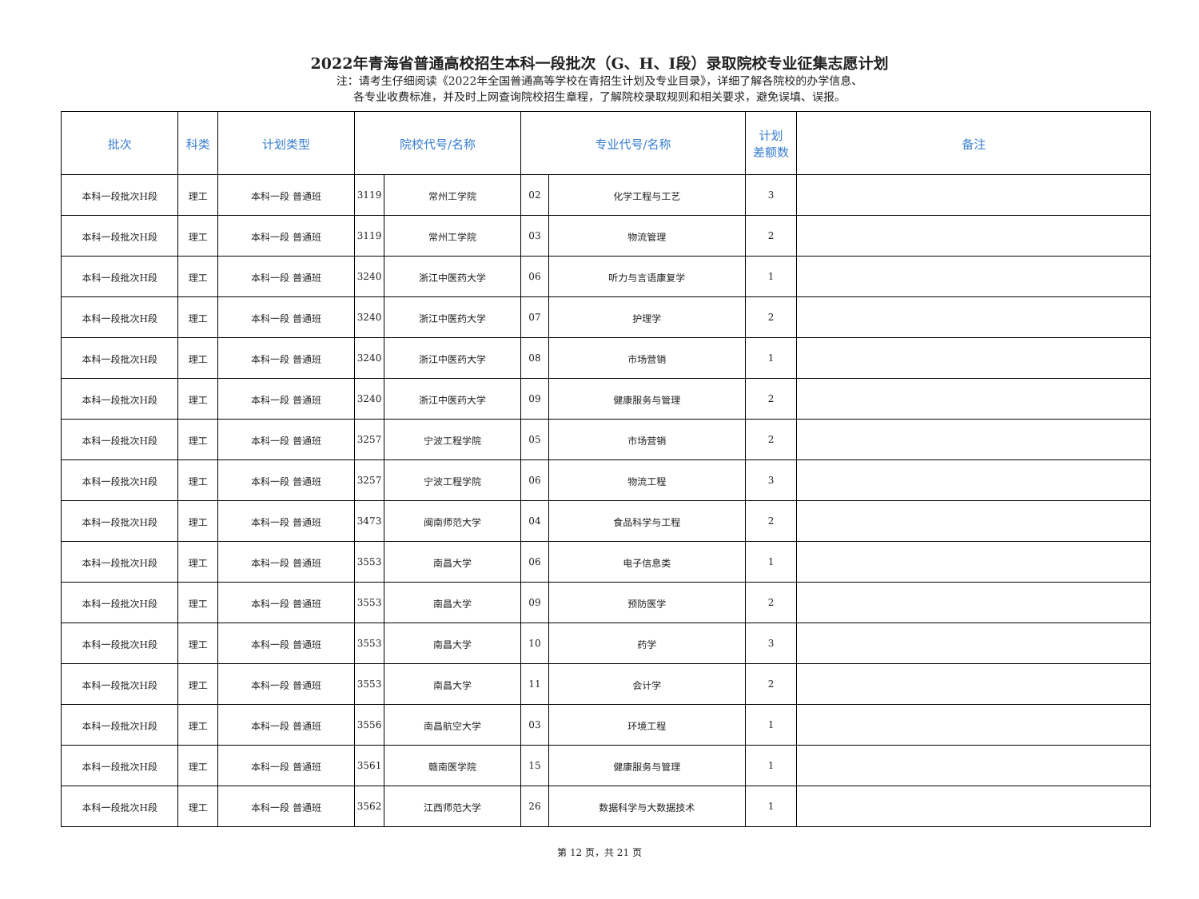2022年青海省普通高校招生本科一段批次（G、H、I段）录取院校专业征集志愿计划
注：请考生仔细阅读《2022年全国普通高等学校在青招生计划及专业目录》，详细了解各院校的办学信息、
各专业收费标准，并及时上网查询院校招生章程，了解院校录取规则和相关要求，避免误填、误报。
| 批次 | 科类 | 计划类型 | 院校代号/名称 | | 专业代号/名称 | | 计划 差额数 | 备注 |
| --- | --- | --- | --- | --- | --- | --- | --- | --- |
| 本科一段批次H段 | 理工 | 本科一段 普通班 | 3119 | 常州工学院 | 02 | 化学工程与工艺 | 3 | |
| 本科一段批次H段 | 理工 | 本科一段 普通班 | 3119 | 常州工学院 | 03 | 物流管理 | 2 | |
| 本科一段批次H段 | 理工 | 本科一段 普通班 | 3240 | 浙江中医药大学 | 06 | 听力与言语康复学 | 1 | |
| 本科一段批次H段 | 理工 | 本科一段 普通班 | 3240 | 浙江中医药大学 | 07 | 护理学 | 2 | |
| 本科一段批次H段 | 理工 | 本科一段 普通班 | 3240 | 浙江中医药大学 | 08 | 市场营销 | 1 | |
| 本科一段批次H段 | 理工 | 本科一段 普通班 | 3240 | 浙江中医药大学 | 09 | 健康服务与管理 | 2 | |
| 本科一段批次H段 | 理工 | 本科一段 普通班 | 3257 | 宁波工程学院 | 05 | 市场营销 | 2 | |
| 本科一段批次H段 | 理工 | 本科一段 普通班 | 3257 | 宁波工程学院 | 06 | 物流工程 | 3 | |
| 本科一段批次H段 | 理工 | 本科一段 普通班 | 3473 | 闽南师范大学 | 04 | 食品科学与工程 | 2 | |
| 本科一段批次H段 | 理工 | 本科一段 普通班 | 3553 | 南昌大学 | 06 | 电子信息类 | 1 | |
| 本科一段批次H段 | 理工 | 本科一段 普通班 | 3553 | 南昌大学 | 09 | 预防医学 | 2 | |
| 本科一段批次H段 | 理工 | 本科一段 普通班 | 3553 | 南昌大学 | 10 | 药学 | 3 | |
| 本科一段批次H段 | 理工 | 本科一段 普通班 | 3553 | 南昌大学 | 11 | 会计学 | 2 | |
| 本科一段批次H段 | 理工 | 本科一段 普通班 | 3556 | 南昌航空大学 | 03 | 环境工程 | 1 | |
| 本科一段批次H段 | 理工 | 本科一段 普通班 | 3561 | 赣南医学院 | 15 | 健康服务与管理 | 1 | |
| 本科一段批次H段 | 理工 | 本科一段 普通班 | 3562 | 江西师范大学 | 26 | 数据科学与大数据技术 | 1 | |
第 12 页，共 21 页